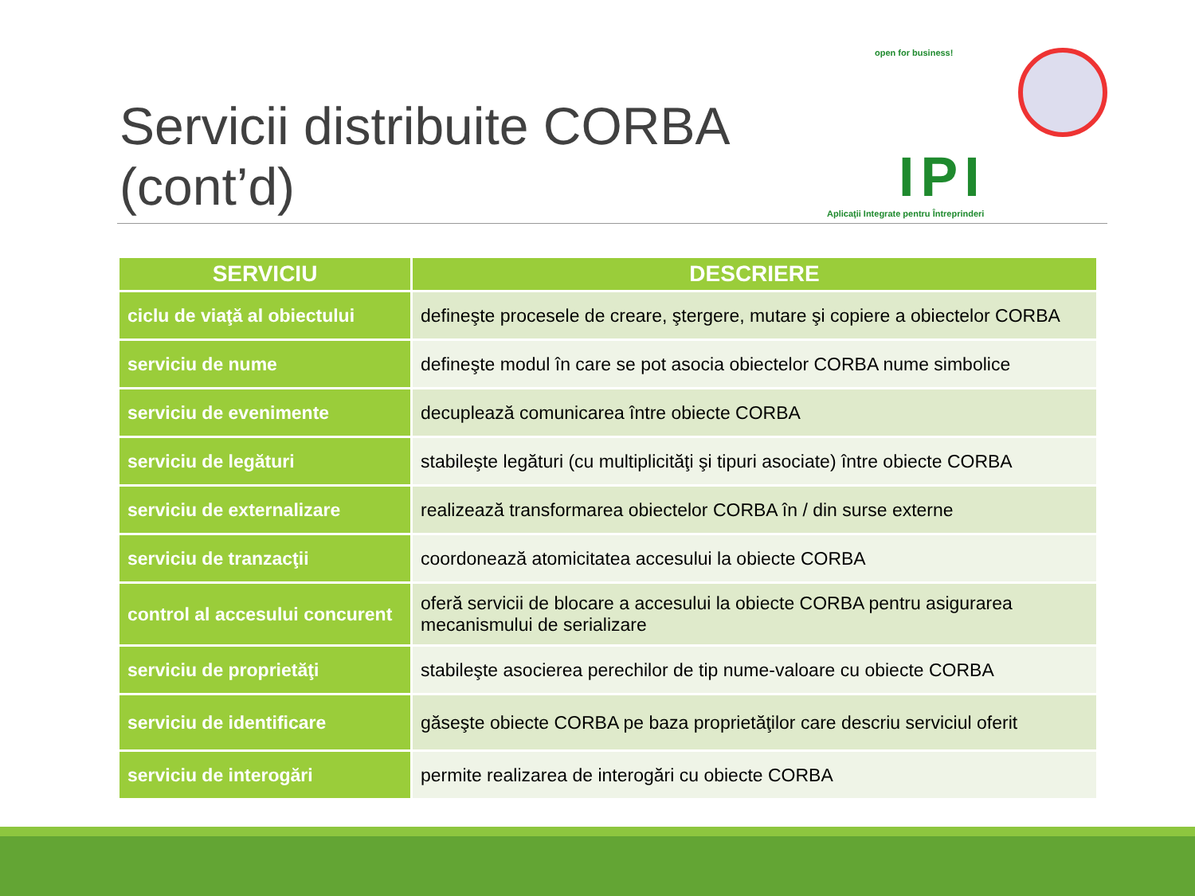Servicii distribuite CORBA (cont’d)
open for business!
IPI
Aplicaţii Integrate pentru Întreprinderi
| SERVICIU | DESCRIERE |
| --- | --- |
| ciclu de viaţă al obiectului | defineşte procesele de creare, ştergere, mutare şi copiere a obiectelor CORBA |
| serviciu de nume | defineşte modul în care se pot asocia obiectelor CORBA nume simbolice |
| serviciu de evenimente | decuplează comunicarea între obiecte CORBA |
| serviciu de legături | stabileşte legături (cu multiplicităţi şi tipuri asociate) între obiecte CORBA |
| serviciu de externalizare | realizează transformarea obiectelor CORBA în / din surse externe |
| serviciu de tranzacţii | coordonează atomicitatea accesului la obiecte CORBA |
| control al accesului concurent | oferă servicii de blocare a accesului la obiecte CORBA pentru asigurarea mecanismului de serializare |
| serviciu de proprietăţi | stabileşte asocierea perechilor de tip nume-valoare cu obiecte CORBA |
| serviciu de identificare | găseşte obiecte CORBA pe baza proprietăţilor care descriu serviciul oferit |
| serviciu de interogări | permite realizarea de interogări cu obiecte CORBA |